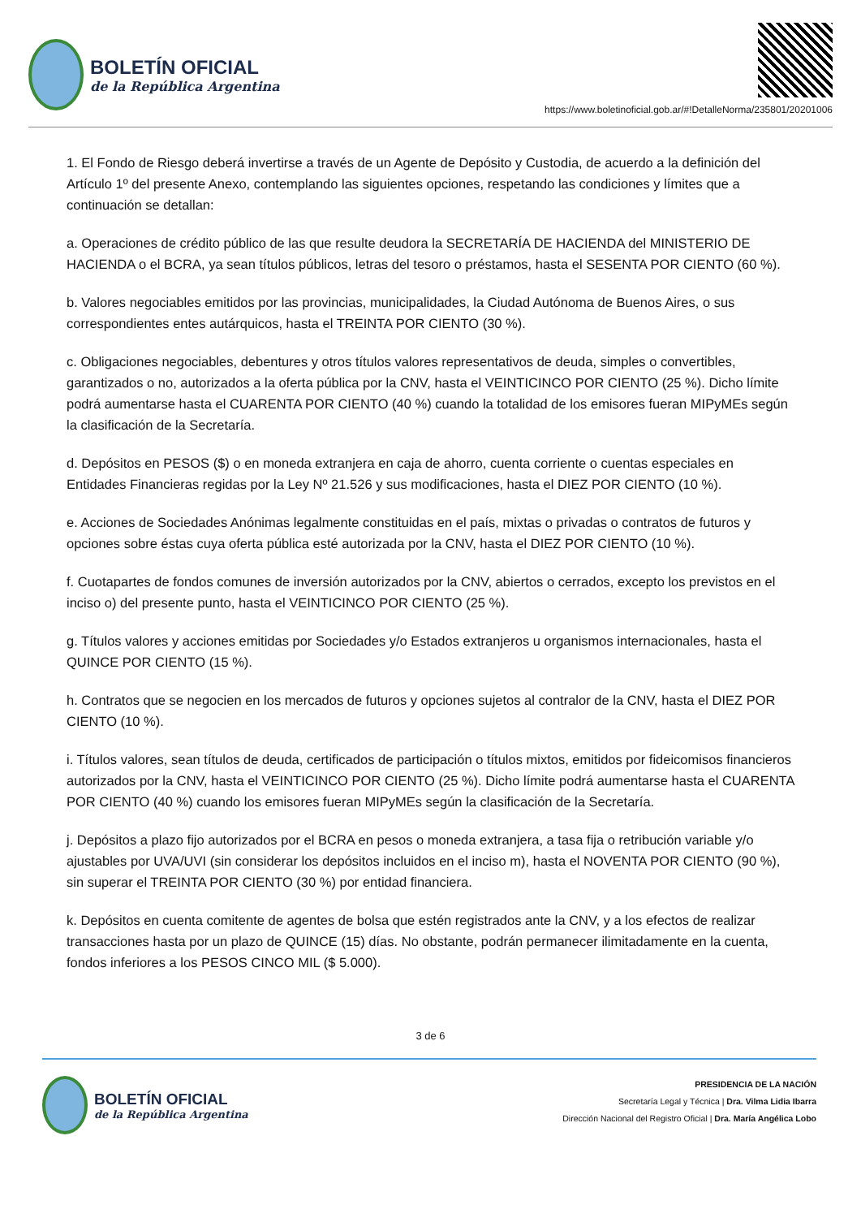BOLETÍN OFICIAL
de la República Argentina
https://www.boletinoficial.gob.ar/#!DetalleNorma/235801/20201006
1. El Fondo de Riesgo deberá invertirse a través de un Agente de Depósito y Custodia, de acuerdo a la definición del Artículo 1º del presente Anexo, contemplando las siguientes opciones, respetando las condiciones y límites que a continuación se detallan:
a. Operaciones de crédito público de las que resulte deudora la SECRETARÍA DE HACIENDA del MINISTERIO DE HACIENDA o el BCRA, ya sean títulos públicos, letras del tesoro o préstamos, hasta el SESENTA POR CIENTO (60 %).
b. Valores negociables emitidos por las provincias, municipalidades, la Ciudad Autónoma de Buenos Aires, o sus correspondientes entes autárquicos, hasta el TREINTA POR CIENTO (30 %).
c. Obligaciones negociables, debentures y otros títulos valores representativos de deuda, simples o convertibles, garantizados o no, autorizados a la oferta pública por la CNV, hasta el VEINTICINCO POR CIENTO (25 %). Dicho límite podrá aumentarse hasta el CUARENTA POR CIENTO (40 %) cuando la totalidad de los emisores fueran MIPyMEs según la clasificación de la Secretaría.
d. Depósitos en PESOS ($) o en moneda extranjera en caja de ahorro, cuenta corriente o cuentas especiales en Entidades Financieras regidas por la Ley Nº 21.526 y sus modificaciones, hasta el DIEZ POR CIENTO (10 %).
e. Acciones de Sociedades Anónimas legalmente constituidas en el país, mixtas o privadas o contratos de futuros y opciones sobre éstas cuya oferta pública esté autorizada por la CNV, hasta el DIEZ POR CIENTO (10 %).
f. Cuotapartes de fondos comunes de inversión autorizados por la CNV, abiertos o cerrados, excepto los previstos en el inciso o) del presente punto, hasta el VEINTICINCO POR CIENTO (25 %).
g. Títulos valores y acciones emitidas por Sociedades y/o Estados extranjeros u organismos internacionales, hasta el QUINCE POR CIENTO (15 %).
h. Contratos que se negocien en los mercados de futuros y opciones sujetos al contralor de la CNV, hasta el DIEZ POR CIENTO (10 %).
i. Títulos valores, sean títulos de deuda, certificados de participación o títulos mixtos, emitidos por fideicomisos financieros autorizados por la CNV, hasta el VEINTICINCO POR CIENTO (25 %). Dicho límite podrá aumentarse hasta el CUARENTA POR CIENTO (40 %) cuando los emisores fueran MIPyMEs según la clasificación de la Secretaría.
j. Depósitos a plazo fijo autorizados por el BCRA en pesos o moneda extranjera, a tasa fija o retribución variable y/o ajustables por UVA/UVI (sin considerar los depósitos incluidos en el inciso m), hasta el NOVENTA POR CIENTO (90 %), sin superar el TREINTA POR CIENTO (30 %) por entidad financiera.
k. Depósitos en cuenta comitente de agentes de bolsa que estén registrados ante la CNV, y a los efectos de realizar transacciones hasta por un plazo de QUINCE (15) días. No obstante, podrán permanecer ilimitadamente en la cuenta, fondos inferiores a los PESOS CINCO MIL ($ 5.000).
3 de 6
BOLETÍN OFICIAL
de la República Argentina
PRESIDENCIA DE LA NACIÓN
Secretaría Legal y Técnica | Dra. Vilma Lidia Ibarra
Dirección Nacional del Registro Oficial | Dra. María Angélica Lobo